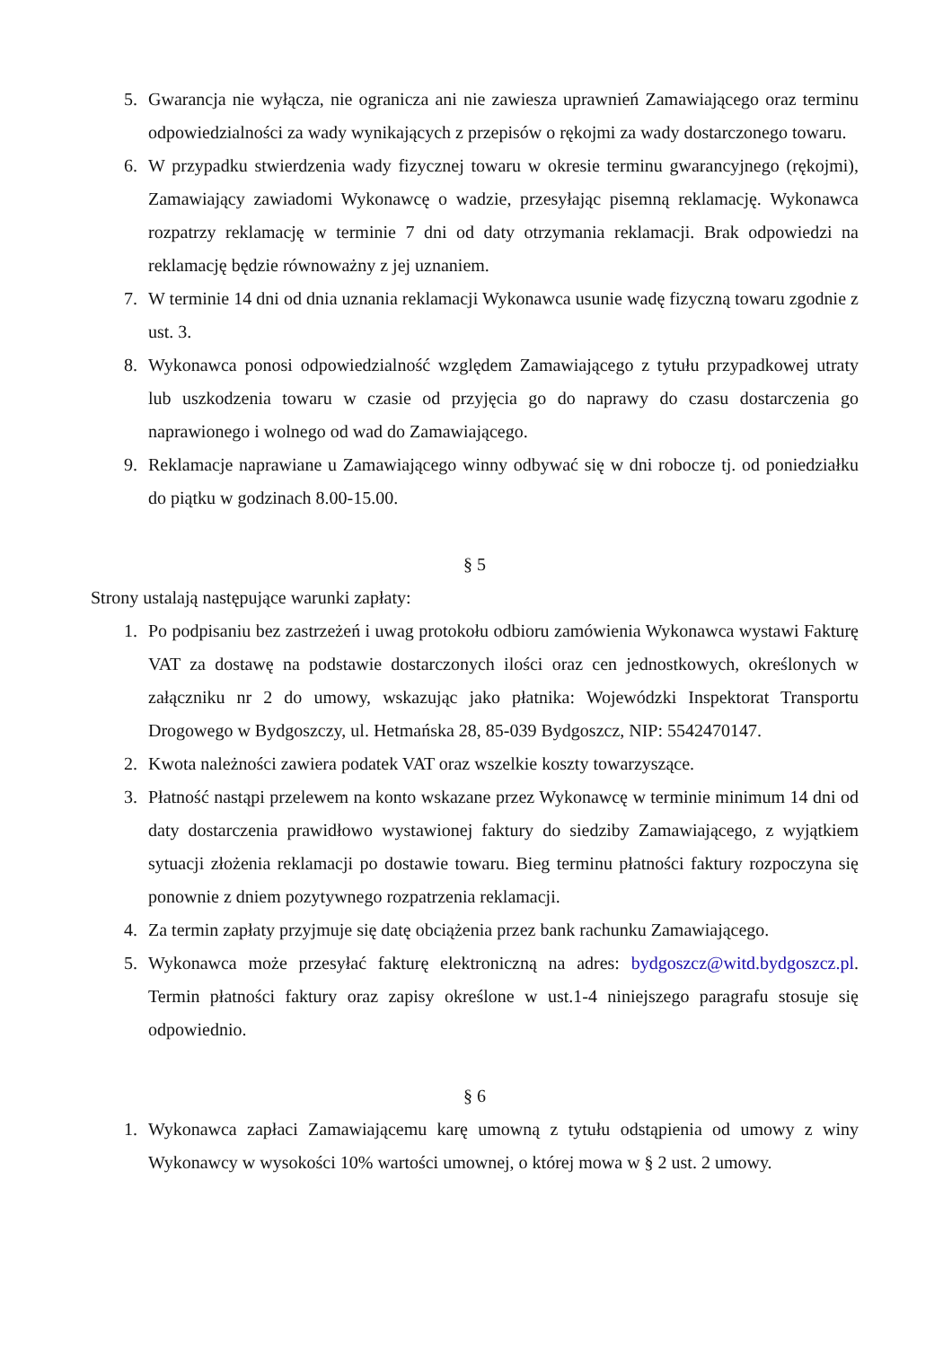5. Gwarancja nie wyłącza, nie ogranicza ani nie zawiesza uprawnień Zamawiającego oraz terminu odpowiedzialności za wady wynikających z przepisów o rękojmi za wady dostarczonego towaru.
6. W przypadku stwierdzenia wady fizycznej towaru w okresie terminu gwarancyjnego (rękojmi), Zamawiający zawiadomi Wykonawcę o wadzie, przesyłając pisemną reklamację. Wykonawca rozpatrzy reklamację w terminie 7 dni od daty otrzymania reklamacji. Brak odpowiedzi na reklamację będzie równoważny z jej uznaniem.
7. W terminie 14 dni od dnia uznania reklamacji Wykonawca usunie wadę fizyczną towaru zgodnie z ust. 3.
8. Wykonawca ponosi odpowiedzialność względem Zamawiającego z tytułu przypadkowej utraty lub uszkodzenia towaru w czasie od przyjęcia go do naprawy do czasu dostarczenia go naprawionego i wolnego od wad do Zamawiającego.
9. Reklamacje naprawiane u Zamawiającego winny odbywać się w dni robocze tj. od poniedziałku do piątku w godzinach 8.00-15.00.
§ 5
Strony ustalają następujące warunki zapłaty:
1. Po podpisaniu bez zastrzeżeń i uwag protokołu odbioru zamówienia Wykonawca wystawi Fakturę VAT za dostawę na podstawie dostarczonych ilości oraz cen jednostkowych, określonych w załączniku nr 2 do umowy, wskazując jako płatnika: Wojewódzki Inspektorat Transportu Drogowego w Bydgoszczy, ul. Hetmańska 28, 85-039 Bydgoszcz, NIP: 5542470147.
2. Kwota należności zawiera podatek VAT oraz wszelkie koszty towarzyszące.
3. Płatność nastąpi przelewem na konto wskazane przez Wykonawcę w terminie minimum 14 dni od daty dostarczenia prawidłowo wystawionej faktury do siedziby Zamawiającego, z wyjątkiem sytuacji złożenia reklamacji po dostawie towaru. Bieg terminu płatności faktury rozpoczyna się ponownie z dniem pozytywnego rozpatrzenia reklamacji.
4. Za termin zapłaty przyjmuje się datę obciążenia przez bank rachunku Zamawiającego.
5. Wykonawca może przesyłać fakturę elektroniczną na adres: bydgoszcz@witd.bydgoszcz.pl. Termin płatności faktury oraz zapisy określone w ust.1-4 niniejszego paragrafu stosuje się odpowiednio.
§ 6
1. Wykonawca zapłaci Zamawiającemu karę umowną z tytułu odstąpienia od umowy z winy Wykonawcy w wysokości 10% wartości umownej, o której mowa w § 2 ust. 2 umowy.